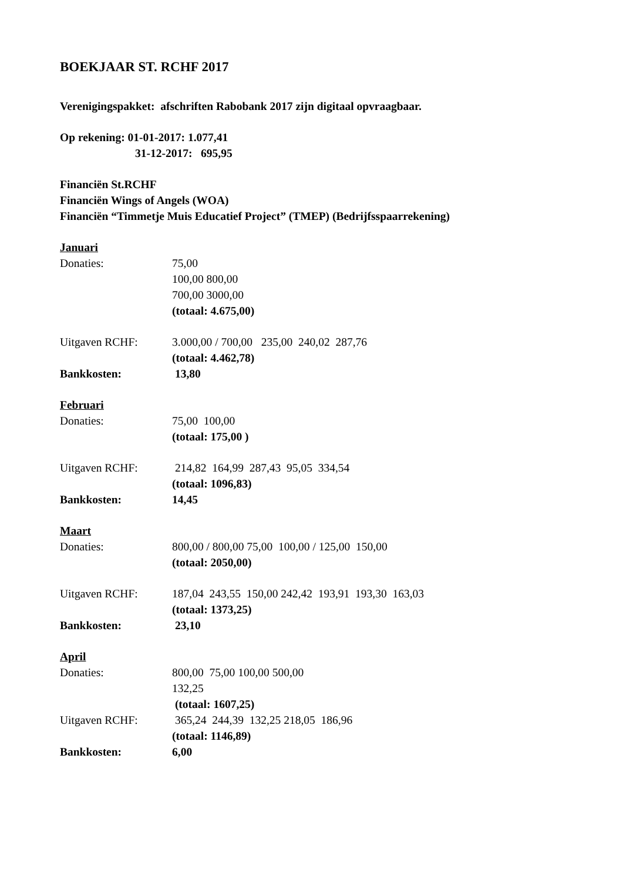BOEKJAAR ST. RCHF 2017
Verenigingspakket: afschriften Rabobank 2017 zijn digitaal opvraagbaar.
Op rekening: 01-01-2017: 1.077,41
31-12-2017: 695,95
Financiën St.RCHF
Financiën Wings of Angels (WOA)
Financiën “Timmetje Muis Educatief Project” (TMEP) (Bedrijfsspaarrekening)
Januari
Donaties: 75,00
100,00 800,00
700,00 3000,00
(totaal: 4.675,00)
Uitgaven RCHF: 3.000,00 / 700,00 235,00 240,02 287,76
(totaal: 4.462,78)
Bankkosten: 13,80
Februari
Donaties: 75,00 100,00
(totaal: 175,00 )
Uitgaven RCHF: 214,82 164,99 287,43 95,05 334,54
(totaal: 1096,83)
Bankkosten: 14,45
Maart
Donaties: 800,00 / 800,00 75,00 100,00 / 125,00 150,00
(totaal: 2050,00)
Uitgaven RCHF: 187,04 243,55 150,00 242,42 193,91 193,30 163,03
(totaal: 1373,25)
Bankkosten: 23,10
April
Donaties: 800,00 75,00 100,00 500,00
132,25
(totaal: 1607,25)
Uitgaven RCHF: 365,24 244,39 132,25 218,05 186,96
(totaal: 1146,89)
Bankkosten: 6,00